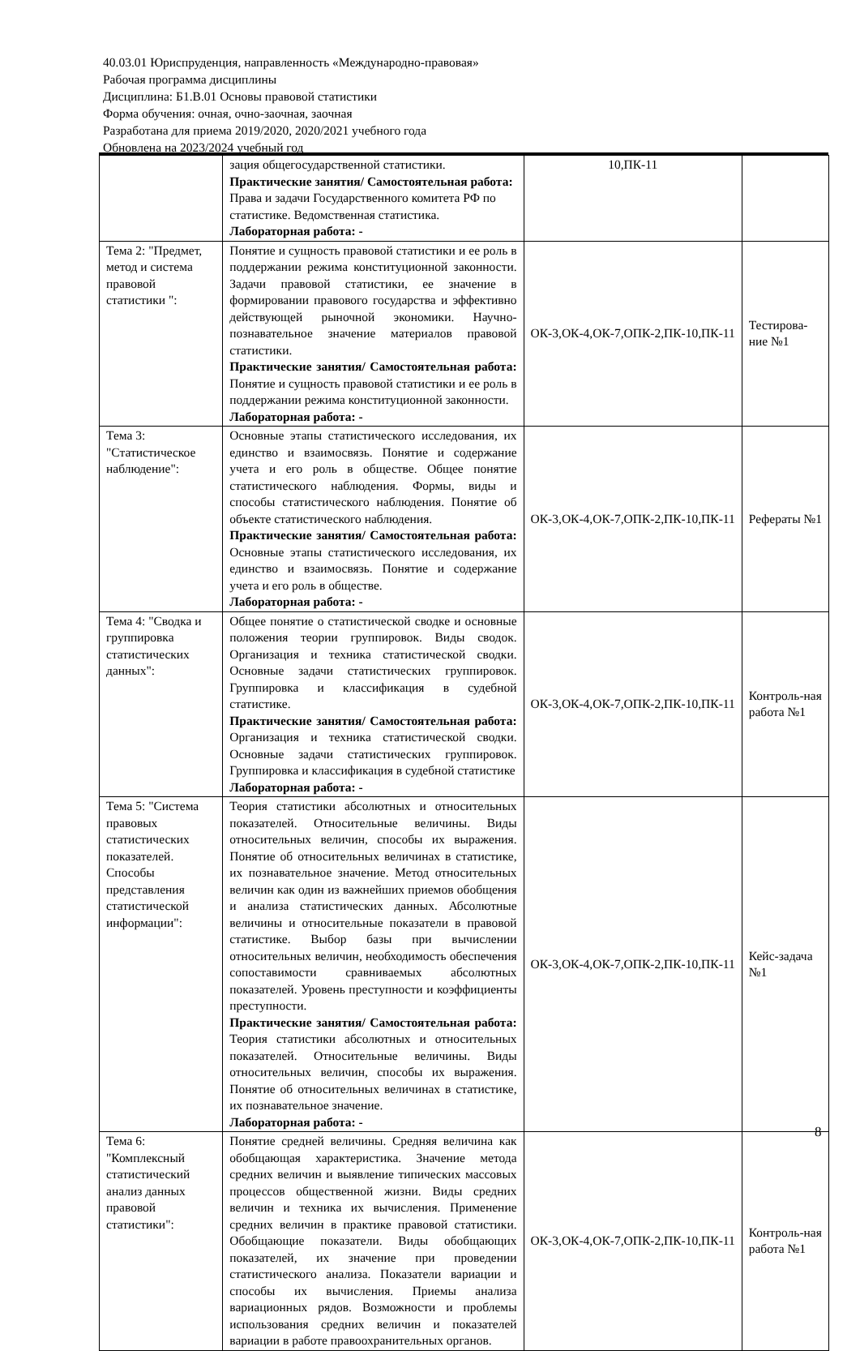40.03.01 Юриспруденция, направленность «Международно-правовая»
Рабочая программа дисциплины
Дисциплина: Б1.В.01 Основы правовой статистики
Форма обучения: очная, очно-заочная, заочная
Разработана для приема 2019/2020, 2020/2021 учебного года
Обновлена на 2023/2024 учебный год
| | зация общегосударственной статистики. Практические занятия/ Самостоятельная работа: Права и задачи Государственного комитета РФ по статистике. Ведомственная статистика. Лабораторная работа: - | 10,ПК-11 | |
| Тема 2: "Предмет, метод и система правовой статистики ": | Понятие и сущность правовой статистики и ее роль в поддержании режима конституционной законности. Задачи правовой статистики, ее значение в формировании правового государства и эффективно действующей рыночной экономики. Научно-познавательное значение материалов правовой статистики. Практические занятия/ Самостоятельная работа: Понятие и сущность правовой статистики и ее роль в поддержании режима конституционной законности. Лабораторная работа: - | ОК-3,ОК-4,ОК-7,ОПК-2,ПК-10,ПК-11 | Тестирова-ние №1 |
| Тема 3: "Статистическое наблюдение": | Основные этапы статистического исследования, их единство и взаимосвязь. Понятие и содержание учета и его роль в обществе. Общее понятие статистического наблюдения. Формы, виды и способы статистического наблюдения. Понятие об объекте статистического наблюдения. Практические занятия/ Самостоятельная работа: Основные этапы статистического исследования, их единство и взаимосвязь. Понятие и содержание учета и его роль в обществе. Лабораторная работа: - | ОК-3,ОК-4,ОК-7,ОПК-2,ПК-10,ПК-11 | Рефераты №1 |
| Тема 4: "Сводка и группировка статистических данных": | Общее понятие о статистической сводке и основные положения теории группировок. Виды сводок. Организация и техника статистической сводки. Основные задачи статистических группировок. Группировка и классификация в судебной статистике. Практические занятия/ Самостоятельная работа: Организация и техника статистической сводки. Основные задачи статистических группировок. Группировка и классификация в судебной статистике Лабораторная работа: - | ОК-3,ОК-4,ОК-7,ОПК-2,ПК-10,ПК-11 | Контроль-ная работа №1 |
| Тема 5: "Система правовых статистических показателей. Способы представления статистической информации": | Теория статистики абсолютных и относительных показателей. Относительные величины. Виды относительных величин, способы их выражения. Понятие об относительных величинах в статистике, их познавательное значение. Метод относительных величин как один из важнейших приемов обобщения и анализа статистических данных. Абсолютные величины и относительные показатели в правовой статистике. Выбор базы при вычислении относительных величин, необходимость обеспечения сопоставимости сравниваемых абсолютных показателей. Уровень преступности и коэффициенты преступности. Практические занятия/ Самостоятельная работа: Теория статистики абсолютных и относительных показателей. Относительные величины. Виды относительных величин, способы их выражения. Понятие об относительных величинах в статистике, их познавательное значение. Лабораторная работа: - | ОК-3,ОК-4,ОК-7,ОПК-2,ПК-10,ПК-11 | Кейс-задача №1 |
| Тема 6: "Комплексный статистический анализ данных правовой статистики": | Понятие средней величины. Средняя величина как обобщающая характеристика. Значение метода средних величин и выявление типических массовых процессов общественной жизни. Виды средних величин и техника их вычисления. Применение средних величин в практике правовой статистики. Обобщающие показатели. Виды обобщающих показателей, их значение при проведении статистического анализа. Показатели вариации и способы их вычисления. Приемы анализа вариационных рядов. Возможности и проблемы использования средних величин и показателей вариации в работе правоохранительных органов. | ОК-3,ОК-4,ОК-7,ОПК-2,ПК-10,ПК-11 | Контроль-ная работа №1 |
8